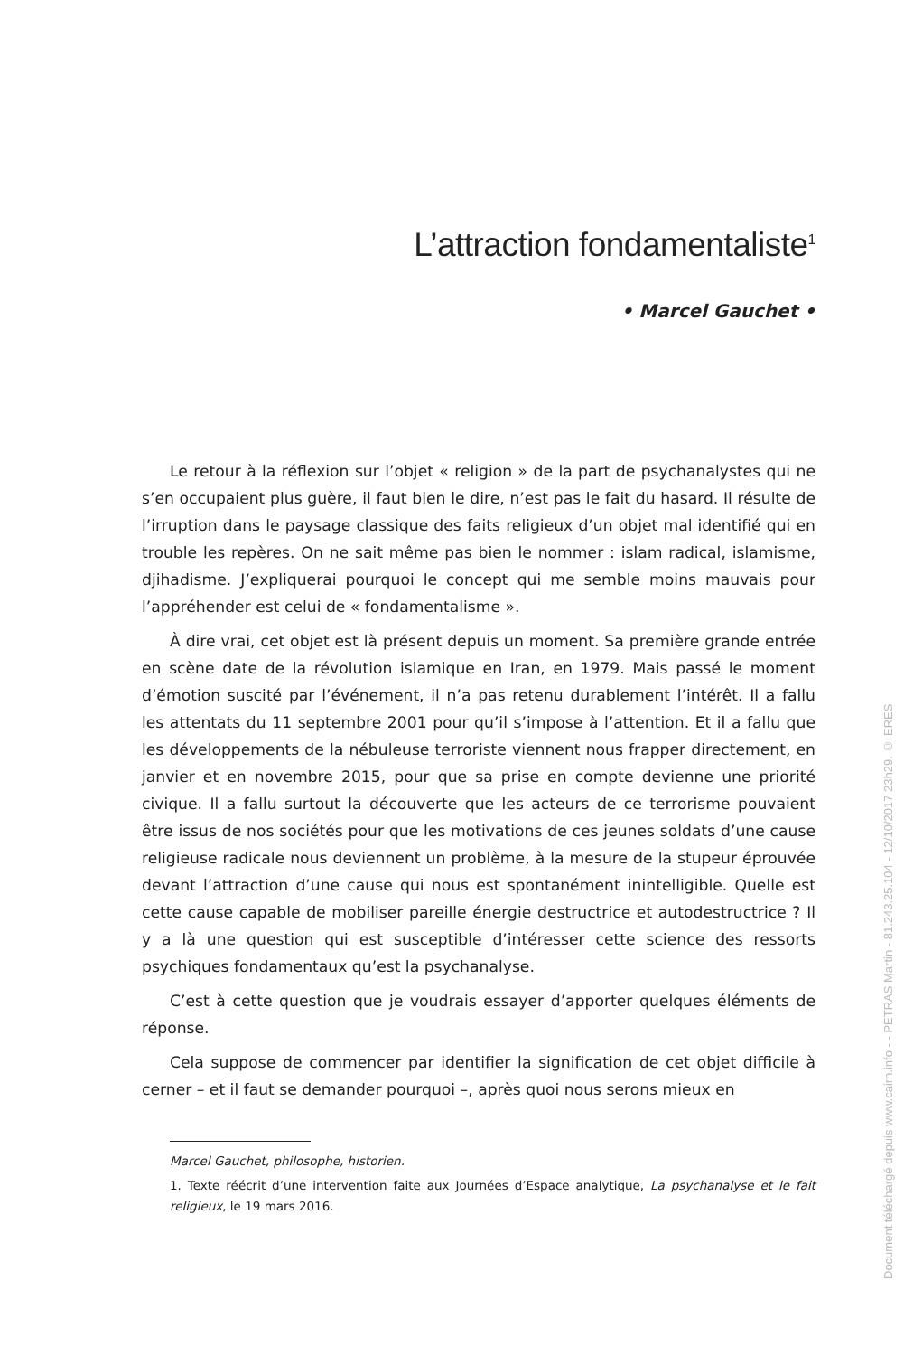L’attraction fondamentaliste<sup>1</sup>
• Marcel Gauchet •
Le retour à la réflexion sur l’objet « religion » de la part de psychanalystes qui ne s’en occupaient plus guère, il faut bien le dire, n’est pas le fait du hasard. Il résulte de l’irruption dans le paysage classique des faits religieux d’un objet mal identifié qui en trouble les repères. On ne sait même pas bien le nommer : islam radical, islamisme, djihadisme. J’expliquerai pourquoi le concept qui me semble moins mauvais pour l’appréhender est celui de « fondamentalisme ».
À dire vrai, cet objet est là présent depuis un moment. Sa première grande entrée en scène date de la révolution islamique en Iran, en 1979. Mais passé le moment d’émotion suscité par l’événement, il n’a pas retenu durablement l’intérêt. Il a fallu les attentats du 11 septembre 2001 pour qu’il s’impose à l’attention. Et il a fallu que les développements de la nébuleuse terroriste viennent nous frapper directement, en janvier et en novembre 2015, pour que sa prise en compte devienne une priorité civique. Il a fallu surtout la découverte que les acteurs de ce terrorisme pouvaient être issus de nos sociétés pour que les motivations de ces jeunes soldats d’une cause religieuse radicale nous deviennent un problème, à la mesure de la stupeur éprouvée devant l’attraction d’une cause qui nous est spontanément inintelligible. Quelle est cette cause capable de mobiliser pareille énergie destructrice et autodestructrice ? Il y a là une question qui est susceptible d’intéresser cette science des ressorts psychiques fondamentaux qu’est la psychanalyse.
C’est à cette question que je voudrais essayer d’apporter quelques éléments de réponse.
Cela suppose de commencer par identifier la signification de cet objet difficile à cerner – et il faut se demander pourquoi –, après quoi nous serons mieux en
Marcel Gauchet, philosophe, historien.
1. Texte réécrit d’une intervention faite aux Journées d’Espace analytique, La psychanalyse et le fait religieux, le 19 mars 2016.
Document téléchargé depuis www.cairn.info - - PETRAS Martin - 81.243.25.104 - 12/10/2017 23h29. © ERES